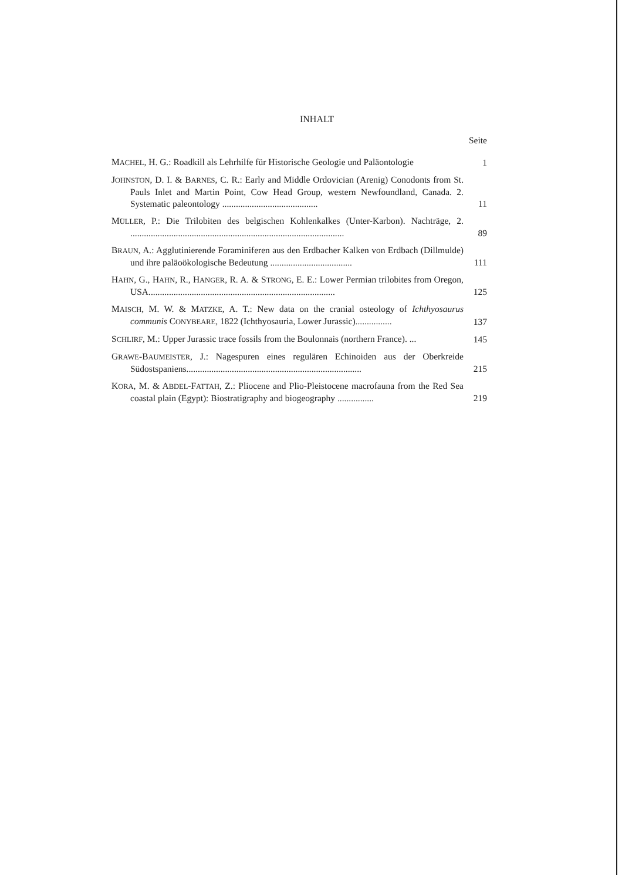INHALT
Seite
MACHEL, H. G.: Roadkill als Lehrhilfe für Historische Geologie und Paläontologie
1
JOHNSTON, D. I. & BARNES, C. R.: Early and Middle Ordovician (Arenig) Conodonts from St. Pauls Inlet and Martin Point, Cow Head Group, western Newfoundland, Canada. 2. Systematic paleontology ..........................................
11
MÜLLER, P.: Die Trilobiten des belgischen Kohlenkalkes (Unter-Karbon). Nachträge, 2. ..............................................................................................
89
BRAUN, A.: Agglutinierende Foraminiferen aus den Erdbacher Kalken von Erdbach (Dillmulde) und ihre paläoökologische Bedeutung ....................................
111
HAHN, G., HAHN, R., HANGER, R. A. & STRONG, E. E.: Lower Permian trilobites from Oregon, USA..................................................................................
125
MAISCH, M. W. & MATZKE, A. T.: New data on the cranial osteology of Ichthyosaurus communis CONYBEARE, 1822 (Ichthyosauria, Lower Jurassic)................
137
SCHLIRF, M.: Upper Jurassic trace fossils from the Boulonnais (northern France). ...
145
GRAWE-BAUMEISTER, J.: Nagespuren eines regulären Echinoiden aus der Oberkreide Südostspaniens.............................................................................
215
KORA, M. & ABDEL-FATTAH, Z.: Pliocene and Plio-Pleistocene macrofauna from the Red Sea coastal plain (Egypt): Biostratigraphy and biogeography ................
219